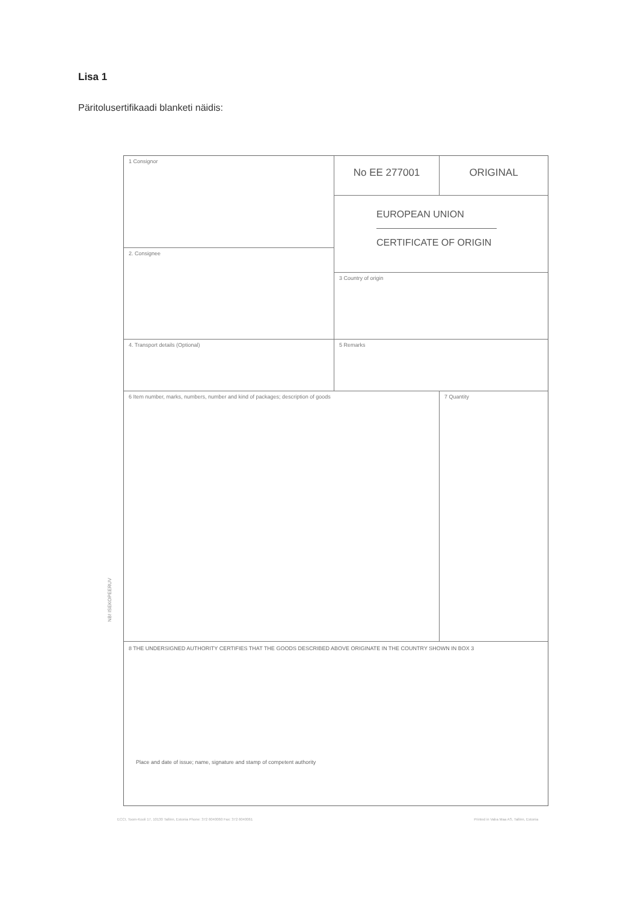Lisa 1
Päritolusertifikaadi blanketi näidis:
NB! ISEKOPEERUV
1 Consignor
2. Consignee
No EE 277001 ORIGINAL
EUROPEAN UNION
CERTIFICATE OF ORIGIN
3 Country of origin
4. Transport details (Optional) 5 Remarks
6 Item number, marks, numbers, number and kind of packages; description of goods 7 Quantity
8 THE UNDERSIGNED AUTHORITY CERTIFIES THAT THE GOODS DESCRIBED ABOVE ORIGINATE IN THE COUNTRY SHOWN IN BOX 3
Place and date of issue; name, signature and stamp of competent authority
ECCI, Toom-Kooli 17, 10130 Tallinn, Estonia Phone: 372 6040060 Fax: 372 6040061 Printed in Vaba Maa AS, Tallinn, Estonia